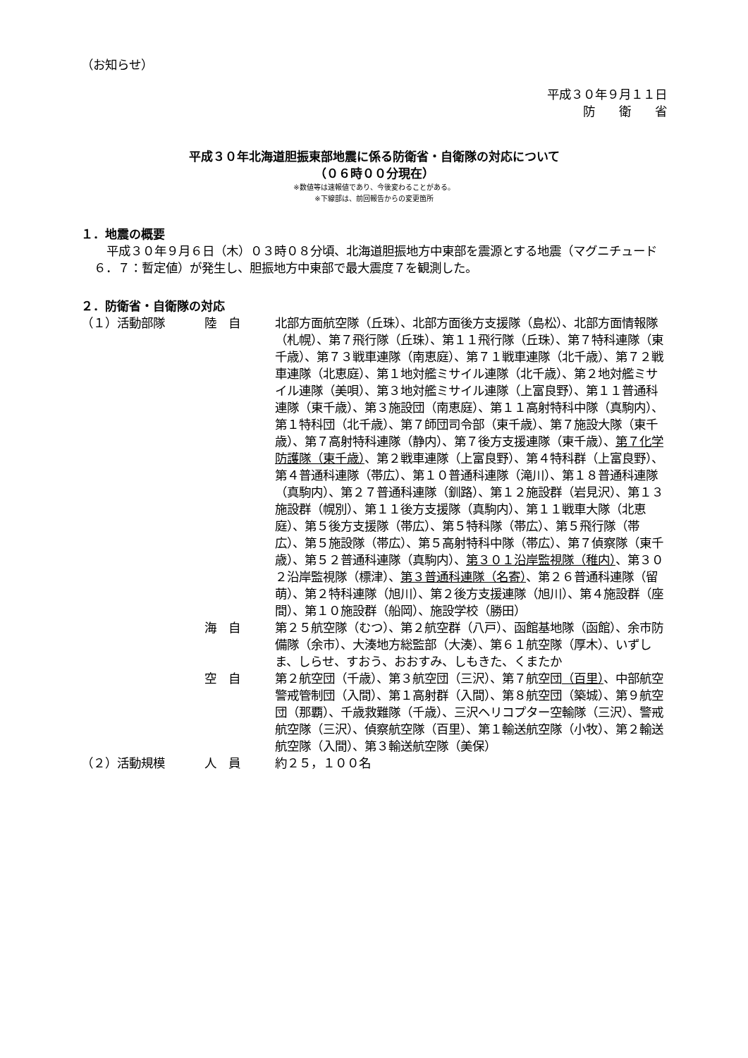（お知らせ）
平成３０年９月１１日
防　　衛　　省
平成３０年北海道胆振東部地震に係る防衛省・自衛隊の対応について
（０６時００分現在）
※数値等は速報値であり、今後変わることがある。
※下線部は、前回報告からの変更箇所
１．地震の概要
平成３０年９月６日（木）０３時０８分頃、北海道胆振地方中東部を震源とする地震（マグニチュード６．７：暫定値）が発生し、胆振地方中東部で最大震度７を観測した。
２．防衛省・自衛隊の対応
（１）活動部隊 陸　自 北部方面航空隊（丘珠）、北部方面後方支援隊（島松）、北部方面情報隊（札幌）、第７飛行隊（丘珠）、第１１飛行隊（丘珠）、第７特科連隊（東千歳）、第７３戦車連隊（南恵庭）、第７１戦車連隊（北千歳）、第７２戦車連隊（北恵庭）、第１地対艦ミサイル連隊（北千歳）、第２地対艦ミサイル連隊（美唄）、第３地対艦ミサイル連隊（上富良野）、第１１普通科連隊（東千歳）、第３施設団（南恵庭）、第１１高射特科中隊（真駒内）、第１特科団（北千歳）、第７師団司令部（東千歳）、第７施設大隊（東千歳）、第７高射特科連隊（静内）、第７後方支援連隊（東千歳）、第７化学防護隊（東千歳）、第２戦車連隊（上富良野）、第４特科群（上富良野）、第４普通科連隊（帯広）、第１０普通科連隊（滝川）、第１８普通科連隊（真駒内）、第２７普通科連隊（釧路）、第１２施設群（岩見沢）、第１３施設群（幌別）、第１１後方支援隊（真駒内）、第１１戦車大隊（北恵庭）、第５後方支援隊（帯広）、第５特科隊（帯広）、第５飛行隊（帯広）、第５施設隊（帯広）、第５高射特科中隊（帯広）、第７偵察隊（東千歳）、第５２普通科連隊（真駒内）、第３０１沿岸監視隊（稚内）、第３０２沿岸監視隊（標津）、第３普通科連隊（名寄）、第２６普通科連隊（留萌）、第２特科連隊（旭川）、第２後方支援連隊（旭川）、第４施設群（座間）、第１０施設群（船岡）、施設学校（勝田）
海　自 第２５航空隊（むつ）、第２航空群（八戸）、函館基地隊（函館）、余市防備隊（余市）、大湊地方総監部（大湊）、第６１航空隊（厚木）、いずしま、しらせ、すおう、おおすみ、しもきた、くまたか
空　自 第２航空団（千歳）、第３航空団（三沢）、第７航空団（百里）、中部航空警戒管制団（入間）、第１高射群（入間）、第８航空団（築城）、第９航空団（那覇）、千歳救難隊（千歳）、三沢ヘリコプター空輸隊（三沢）、警戒航空隊（三沢）、偵察航空隊（百里）、第１輸送航空隊（小牧）、第２輸送航空隊（入間）、第３輸送航空隊（美保）
（２）活動規模 人　員 約２５，１００名